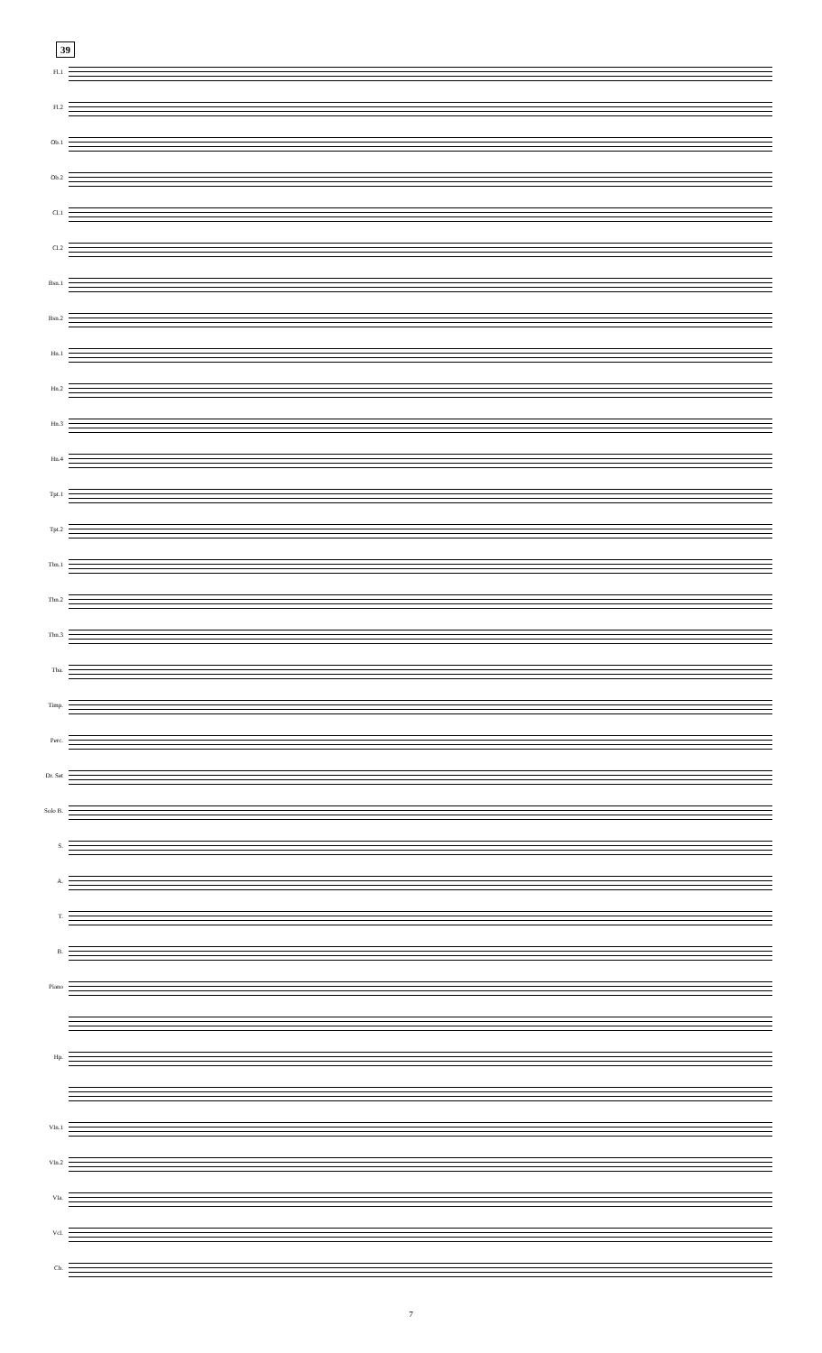39
Fl.1
Fl.2
Ob.1
Ob.2
Cl.1
Cl.2
Bsn.1
Bsn.2
Hn.1
Hn.2
Hn.3
Hn.4
Tpt.1
Tpt.2
Tbn.1
Tbn.2
Tbn.3
Tba.
Timp.
Perc.
Dr. Set
Solo B.
S.
A.
T.
B.
Piano
Hp.
Vln.1
Vln.2
Vla.
Vcl.
Cb.
7